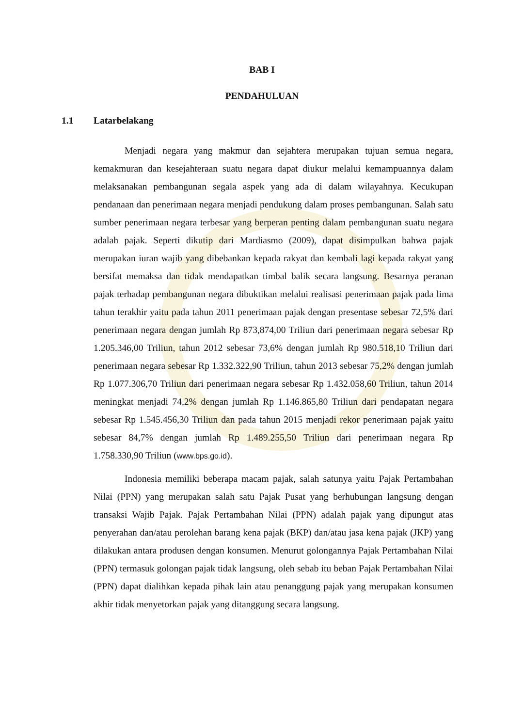BAB I
PENDAHULUAN
1.1 Latarbelakang
Menjadi negara yang makmur dan sejahtera merupakan tujuan semua negara, kemakmuran dan kesejahteraan suatu negara dapat diukur melalui kemampuannya dalam melaksanakan pembangunan segala aspek yang ada di dalam wilayahnya. Kecukupan pendanaan dan penerimaan negara menjadi pendukung dalam proses pembangunan. Salah satu sumber penerimaan negara terbesar yang berperan penting dalam pembangunan suatu negara adalah pajak. Seperti dikutip dari Mardiasmo (2009), dapat disimpulkan bahwa pajak merupakan iuran wajib yang dibebankan kepada rakyat dan kembali lagi kepada rakyat yang bersifat memaksa dan tidak mendapatkan timbal balik secara langsung. Besarnya peranan pajak terhadap pembangunan negara dibuktikan melalui realisasi penerimaan pajak pada lima tahun terakhir yaitu pada tahun 2011 penerimaan pajak dengan presentase sebesar 72,5% dari penerimaan negara dengan jumlah Rp 873,874,00 Triliun dari penerimaan negara sebesar Rp 1.205.346,00 Triliun, tahun 2012 sebesar 73,6% dengan jumlah Rp 980.518,10 Triliun dari penerimaan negara sebesar Rp 1.332.322,90 Triliun, tahun 2013 sebesar 75,2% dengan jumlah Rp 1.077.306,70 Triliun dari penerimaan negara sebesar Rp 1.432.058,60 Triliun, tahun 2014 meningkat menjadi 74,2% dengan jumlah Rp 1.146.865,80 Triliun dari pendapatan negara sebesar Rp 1.545.456,30 Triliun dan pada tahun 2015 menjadi rekor penerimaan pajak yaitu sebesar 84,7% dengan jumlah Rp 1.489.255,50 Triliun dari penerimaan negara Rp 1.758.330,90 Triliun (www.bps.go.id).
Indonesia memiliki beberapa macam pajak, salah satunya yaitu Pajak Pertambahan Nilai (PPN) yang merupakan salah satu Pajak Pusat yang berhubungan langsung dengan transaksi Wajib Pajak. Pajak Pertambahan Nilai (PPN) adalah pajak yang dipungut atas penyerahan dan/atau perolehan barang kena pajak (BKP) dan/atau jasa kena pajak (JKP) yang dilakukan antara produsen dengan konsumen. Menurut golongannya Pajak Pertambahan Nilai (PPN) termasuk golongan pajak tidak langsung, oleh sebab itu beban Pajak Pertambahan Nilai (PPN) dapat dialihkan kepada pihak lain atau penanggung pajak yang merupakan konsumen akhir tidak menyetorkan pajak yang ditanggung secara langsung.